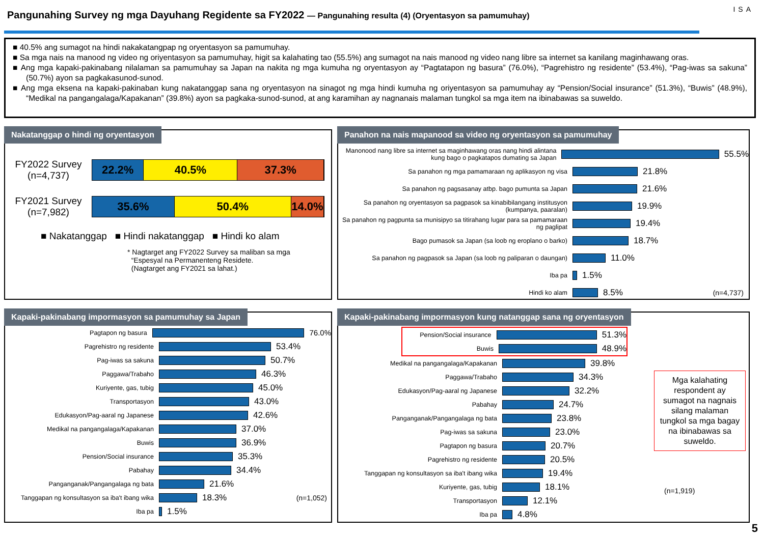Pangunahing Survey ng mga Dayuhang Regidente sa FY2022 — Pangunahing resulta (4) (Oryentasyon sa pamumuhay)
ISA
■ 40.5% ang sumagot na hindi nakakatangpap ng oryentasyon sa pamumuhay.
■ Sa mga nais na manood ng video ng oriyentasyon sa pamumuhay, higit sa kalahating tao (55.5%) ang sumagot na nais manood ng video nang libre sa internet sa kanilang maginhawang oras.
■ Ang mga kapaki-pakinabang nilalaman sa pamumuhay sa Japan na nakita ng mga kumuha ng oryentasyon ay “Pagtatapon ng basura” (76.0%), “Pagrehistro ng residente” (53.4%), “Pag-iwas sa sakuna” (50.7%) ayon sa pagkakasunod-sunod.
■ Ang mga eksena na kapaki-pakinaban kung nakatanggap sana ng oryentasyon na sinagot ng mga hindi kumuha ng oriyentasyon sa pamumuhay ay “Pension/Social insurance” (51.3%), “Buwis” (48.9%), “Medikal na pangangalaga/Kapakanan” (39.8%) ayon sa pagkaka-sunod-sunod, at ang karamihan ay nagnanais malaman tungkol sa mga item na ibinabawas sa suweldo.
Nakatanggap o hindi ng oryentasyon
FY2022 Survey
(n=4,737)
22.2% 40.5% 37.3%
FY2021 Survey
(n=7,982)
35.6% 50.4% 14.0%
■ Nakatanggap ■ Hindi nakatanggap ■ Hindi ko alam
* Nagtarget ang FY2022 Survey sa maliban sa mga
“Espesyal na Permanenteng Residete.
(Nagtarget ang FY2021 sa lahat.)
Panahon na nais mapanood sa video ng oryentasyon sa pamumuhay
Manonood nang libre sa internet sa maginhawang oras nang hindi alintana kung bago o pagkatapos dumating sa Japan
55.5%
Sa panahon ng mga pamamaraan ng aplikasyon ng visa
21.8%
Sa panahon ng pagsasanay atbp. bago pumunta sa Japan
21.6%
Sa panahon ng oryentasyon sa pagpasok sa kinabibilangang institusyon (kumpanya, paaralan)
19.9%
Sa panahon ng pagpunta sa munisipyo sa titirahang lugar para sa pamamaraan ng paglipat
19.4%
Bago pumasok sa Japan (sa loob ng eroplano o barko)
18.7%
Sa panahon ng pagpasok sa Japan (sa loob ng paliparan o daungan)
11.0%
Iba pa
1.5%
Hindi ko alam
8.5% (n=4,737)
Kapaki-pakinabang impormasyon sa pamumuhay sa Japan
Pagtapon ng basura
76.0%
Pagrehistro ng residente
53.4%
Pag-iwas sa sakuna
50.7%
Paggawa/Trabaho
46.3%
Kuriyente, gas, tubig
45.0%
Transportasyon
43.0%
Edukasyon/Pag-aaral ng Japanese
42.6%
Medikal na pangangalaga/Kapakanan
37.0%
Buwis
36.9%
Pension/Social insurance
35.3%
Pabahay
34.4%
Panganganak/Pangangalaga ng bata
21.6%
Tanggapan ng konsultasyon sa iba't ibang wika
18.3% (n=1,052)
Iba pa
1.5%
Kapaki-pakinabang impormasyon kung natanggap sana ng oryentasyon
Pension/Social insurance
51.3%
Buwis
48.9%
Medikal na pangangalaga/Kapakanan
39.8%
Paggawa/Trabaho
34.3%
Edukasyon/Pag-aaral ng Japanese
32.2%
Pabahay
24.7%
Panganganak/Pangangalaga ng bata
23.8%
Pag-iwas sa sakuna
23.0%
Pagtapon ng basura
20.7%
Pagrehistro ng residente
20.5%
Tanggapan ng konsultasyon sa iba't ibang wika
19.4%
Kuriyente, gas, tubig
18.1%
Transportasyon
12.1%
Iba pa
4.8%
Mga kalahating respondent ay sumagot na nagnais silang malaman tungkol sa mga bagay na ibinabawas sa suweldo.
(n=1,919)
5